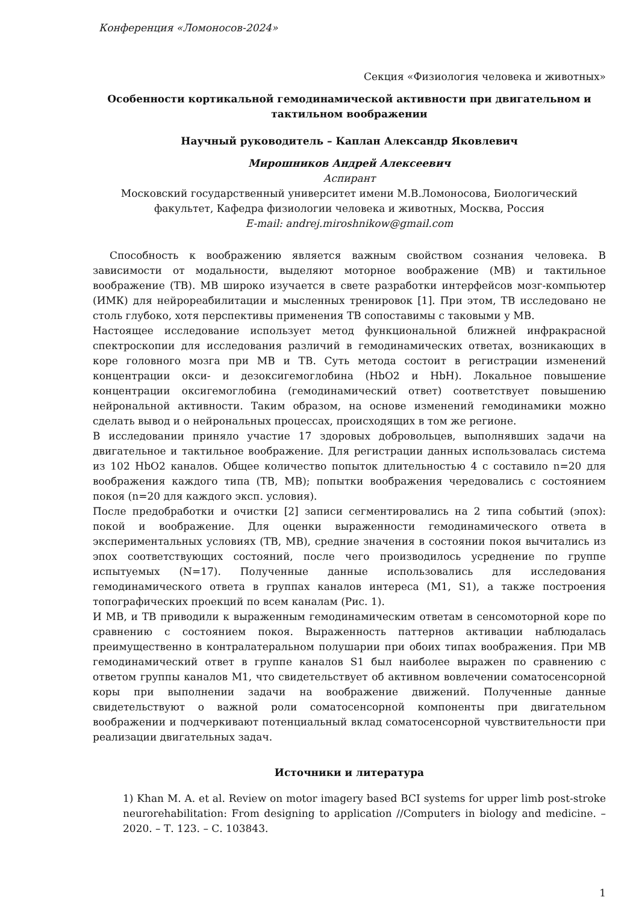Конференция «Ломоносов-2024»
Секция «Физиология человека и животных»
Особенности кортикальной гемодинамической активности при двигательном и тактильном воображении
Научный руководитель – Каплан Александр Яковлевич
Мирошников Андрей Алексеевич
Аспирант
Московский государственный университет имени М.В.Ломоносова, Биологический факультет, Кафедра физиологии человека и животных, Москва, Россия
E-mail: andrej.miroshnikow@gmail.com
Способность к воображению является важным свойством сознания человека. В зависимости от модальности, выделяют моторное воображение (МВ) и тактильное воображение (ТВ). МВ широко изучается в свете разработки интерфейсов мозг-компьютер (ИМК) для нейрореабилитации и мысленных тренировок [1]. При этом, ТВ исследовано не столь глубоко, хотя перспективы применения ТВ сопоставимы с таковыми у МВ.
Настоящее исследование использует метод функциональной ближней инфракрасной спектроскопии для исследования различий в гемодинамических ответах, возникающих в коре головного мозга при МВ и ТВ. Суть метода состоит в регистрации изменений концентрации окси- и дезоксигемоглобина (HbO2 и HbH). Локальное повышение концентрации оксигемоглобина (гемодинамический ответ) соответствует повышению нейрональной активности. Таким образом, на основе изменений гемодинамики можно сделать вывод и о нейрональных процессах, происходящих в том же регионе.
В исследовании приняло участие 17 здоровых добровольцев, выполнявших задачи на двигательное и тактильное воображение. Для регистрации данных использовалась система из 102 HbO2 каналов. Общее количество попыток длительностью 4 с составило n=20 для воображения каждого типа (ТВ, МВ); попытки воображения чередовались с состоянием покоя (n=20 для каждого эксп. условия).
После предобработки и очистки [2] записи сегментировались на 2 типа событий (эпох): покой и воображение. Для оценки выраженности гемодинамического ответа в экспериментальных условиях (ТВ, МВ), средние значения в состоянии покоя вычитались из эпох соответствующих состояний, после чего производилось усреднение по группе испытуемых (N=17). Полученные данные использовались для исследования гемодинамического ответа в группах каналов интереса (M1, S1), а также построения топографических проекций по всем каналам (Рис. 1).
И МВ, и ТВ приводили к выраженным гемодинамическим ответам в сенсомоторной коре по сравнению с состоянием покоя. Выраженность паттернов активации наблюдалась преимущественно в контралатеральном полушарии при обоих типах воображения. При МВ гемодинамический ответ в группе каналов S1 был наиболее выражен по сравнению с ответом группы каналов M1, что свидетельствует об активном вовлечении соматосенсорной коры при выполнении задачи на воображение движений. Полученные данные свидетельствуют о важной роли соматосенсорной компоненты при двигательном воображении и подчеркивают потенциальный вклад соматосенсорной чувствительности при реализации двигательных задач.
Источники и литература
1) Khan M. A. et al. Review on motor imagery based BCI systems for upper limb post-stroke neurorehabilitation: From designing to application //Computers in biology and medicine. – 2020. – Т. 123. – С. 103843.
1